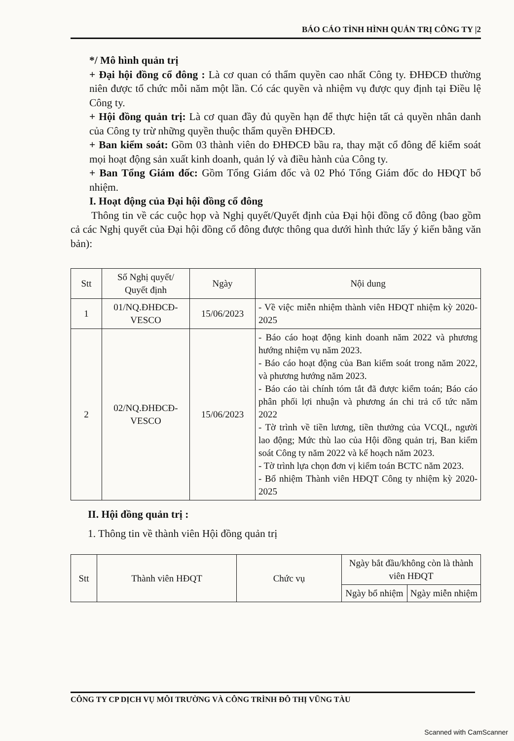BÁO CÁO TÌNH HÌNH QUẢN TRỊ CÔNG TY |2
*/ Mô hình quản trị
+ Đại hội đồng cổ đông : Là cơ quan có thẩm quyền cao nhất Công ty. ĐHĐCĐ thường niên được tổ chức mỗi năm một lần. Có các quyền và nhiệm vụ được quy định tại Điều lệ Công ty.
+ Hội đồng quản trị: Là cơ quan đầy đủ quyền hạn để thực hiện tất cả quyền nhân danh của Công ty trừ những quyền thuộc thẩm quyền ĐHĐCĐ.
+ Ban kiểm soát: Gồm 03 thành viên do ĐHĐCĐ bầu ra, thay mặt cổ đông để kiểm soát mọi hoạt động sản xuất kinh doanh, quản lý và điều hành của Công ty.
+ Ban Tổng Giám đốc: Gồm Tổng Giám đốc và 02 Phó Tổng Giám đốc do HĐQT bổ nhiệm.
I. Hoạt động của Đại hội đồng cổ đông
Thông tin về các cuộc họp và Nghị quyết/Quyết định của Đại hội đồng cổ đông (bao gồm cả các Nghị quyết của Đại hội đồng cổ đông được thông qua dưới hình thức lấy ý kiến bằng văn bản):
| Stt | Số Nghị quyết/ Quyết định | Ngày | Nội dung |
| --- | --- | --- | --- |
| 1 | 01/NQ.ĐHĐCĐ-VESCO | 15/06/2023 | - Về việc miễn nhiệm thành viên HĐQT nhiệm kỳ 2020-2025 |
| 2 | 02/NQ.ĐHĐCĐ-VESCO | 15/06/2023 | - Báo cáo hoạt động kinh doanh năm 2022 và phương hướng nhiệm vụ năm 2023. - Báo cáo hoạt động của Ban kiểm soát trong năm 2022, và phương hướng năm 2023. - Báo cáo tài chính tóm tắt đã được kiểm toán; Báo cáo phân phối lợi nhuận và phương án chi trả cổ tức năm 2022 - Tờ trình về tiền lương, tiền thưởng của VCQL, người lao động; Mức thù lao của Hội đồng quản trị, Ban kiểm soát Công ty năm 2022 và kế hoạch năm 2023. - Tờ trình lựa chọn đơn vị kiểm toán BCTC năm 2023. - Bổ nhiệm Thành viên HĐQT Công ty nhiệm kỳ 2020-2025 |
II. Hội đồng quản trị :
1. Thông tin về thành viên Hội đồng quản trị
| Stt | Thành viên HĐQT | Chức vụ | Ngày bắt đầu/không còn là thành viên HĐQT | |
| --- | --- | --- | --- | --- |
| | | | Ngày bổ nhiệm | Ngày miễn nhiệm |
CÔNG TY CP DỊCH VỤ MÔI TRƯỜNG VÀ CÔNG TRÌNH ĐÔ THỊ VŨNG TÀU
Scanned with CamScanner